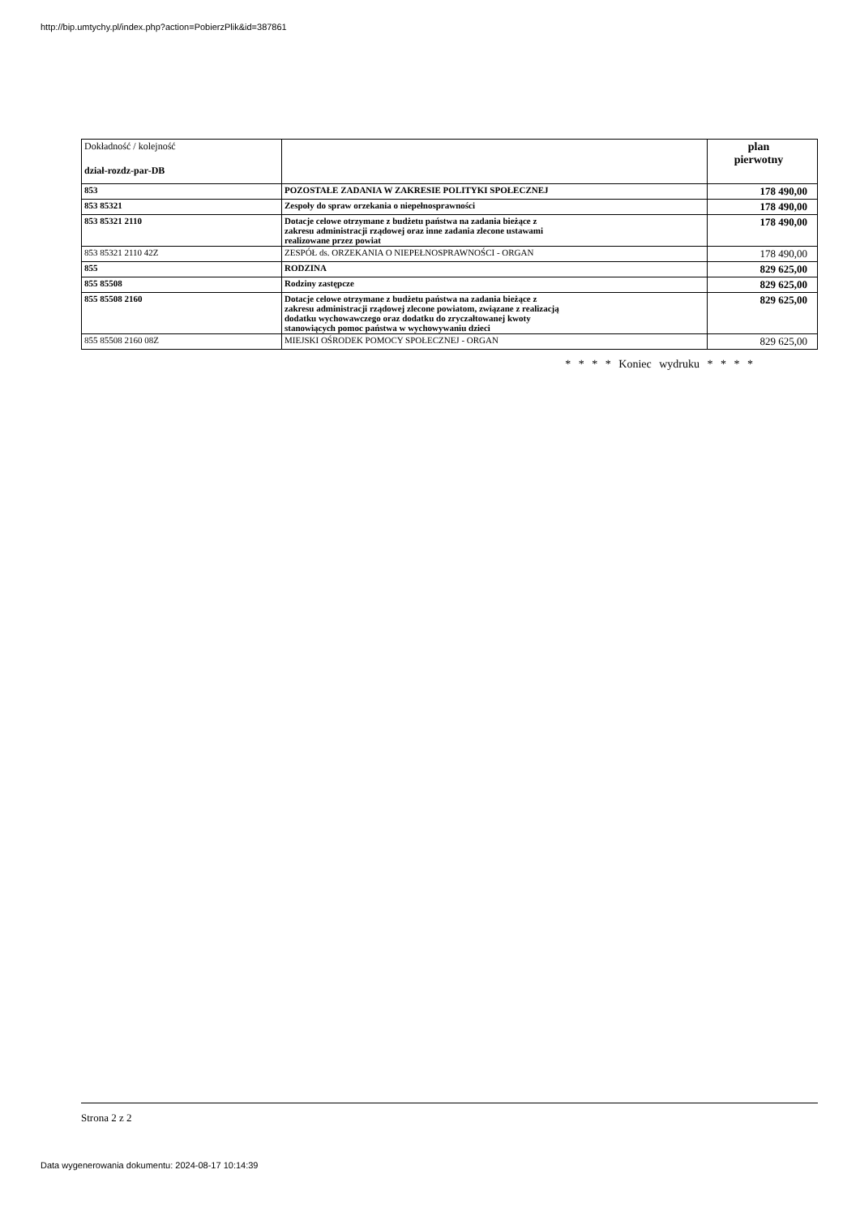http://bip.umtychy.pl/index.php?action=PobierzPlik&id=387861
| Dokładność / kolejność dział-rozdz-par-DB | | plan pierwotny |
| --- | --- | --- |
| 853 | POZOSTAŁE ZADANIA W ZAKRESIE POLITYKI SPOŁECZNEJ | 178 490,00 |
| 853 85321 | Zespoły do spraw orzekania o niepełnosprawności | 178 490,00 |
| 853 85321 2110 | Dotacje celowe otrzymane z budżetu państwa na zadania bieżące z zakresu administracji rządowej oraz inne zadania zlecone ustawami realizowane przez powiat | 178 490,00 |
| 853 85321 2110 42Z | ZESPÓŁ ds. ORZEKANIA O NIEPEŁNOSPRAWNOŚCI - ORGAN | 178 490,00 |
| 855 | RODZINA | 829 625,00 |
| 855 85508 | Rodziny zastępcze | 829 625,00 |
| 855 85508 2160 | Dotacje celowe otrzymane z budżetu państwa na zadania bieżące z zakresu administracji rządowej zlecone powiatom, związane z realizacją dodatku wychowawczego oraz dodatku do zryczałtowanej kwoty stanowiących pomoc państwa w wychowywaniu dzieci | 829 625,00 |
| 855 85508 2160 08Z | MIEJSKI OŚRODEK POMOCY SPOŁECZNEJ - ORGAN | 829 625,00 |
* * * * Koniec wydruku * * * *
Strona 2 z 2
Data wygenerowania dokumentu: 2024-08-17 10:14:39